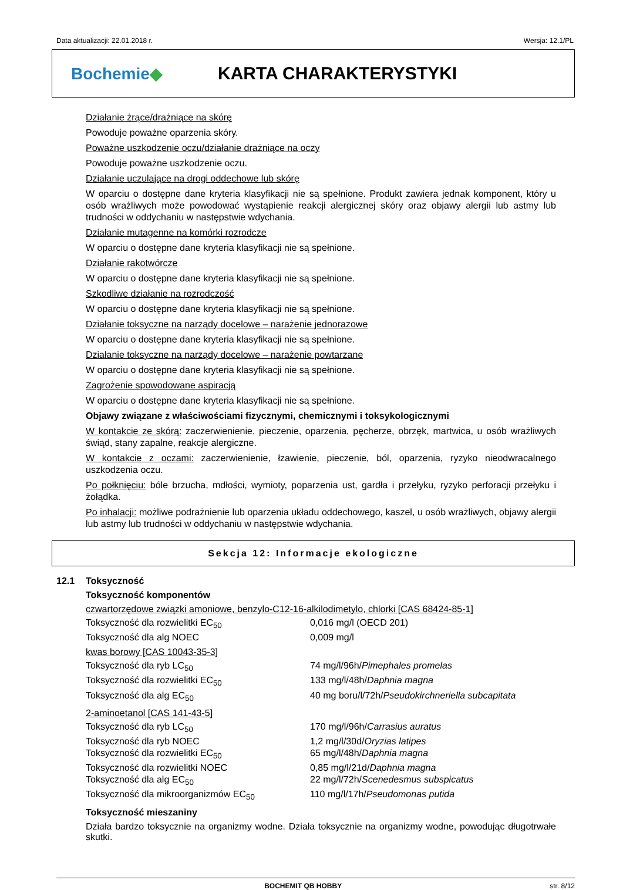Data aktualizacji: 22.01.2018 r. Wersja: 12.1/PL
Bochemie◆ KARTA CHARAKTERYSTYKI
Działanie żrące/drażniące na skórę
Powoduje poważne oparzenia skóry.
Poważne uszkodzenie oczu/działanie drażniące na oczy
Powoduje poważne uszkodzenie oczu.
Działanie uczulające na drogi oddechowe lub skórę
W oparciu o dostępne dane kryteria klasyfikacji nie są spełnione. Produkt zawiera jednak komponent, który u osób wrażliwych może powodować wystąpienie reakcji alergicznej skóry oraz objawy alergii lub astmy lub trudności w oddychaniu w następstwie wdychania.
Działanie mutagenne na komórki rozrodcze
W oparciu o dostępne dane kryteria klasyfikacji nie są spełnione.
Działanie rakotwórcze
W oparciu o dostępne dane kryteria klasyfikacji nie są spełnione.
Szkodliwe działanie na rozrodczość
W oparciu o dostępne dane kryteria klasyfikacji nie są spełnione.
Działanie toksyczne na narządy docelowe – narażenie jednorazowe
W oparciu o dostępne dane kryteria klasyfikacji nie są spełnione.
Działanie toksyczne na narządy docelowe – narażenie powtarzane
W oparciu o dostępne dane kryteria klasyfikacji nie są spełnione.
Zagrożenie spowodowane aspiracją
W oparciu o dostępne dane kryteria klasyfikacji nie są spełnione.
Objawy związane z właściwościami fizycznymi, chemicznymi i toksykologicznymi
W kontakcie ze skórą: zaczerwienienie, pieczenie, oparzenia, pęcherze, obrzęk, martwica, u osób wrażliwych świąd, stany zapalne, reakcje alergiczne.
W kontakcie z oczami: zaczerwienienie, łzawienie, pieczenie, ból, oparzenia, ryzyko nieodwracalnego uszkodzenia oczu.
Po połknięciu: bóle brzucha, mdłości, wymioty, poparzenia ust, gardła i przełyku, ryzyko perforacji przełyku i żołądka.
Po inhalacji: możliwe podrażnienie lub oparzenia układu oddechowego, kaszel, u osób wrażliwych, objawy alergii lub astmy lub trudności w oddychaniu w następstwie wdychania.
Sekcja 12: Informacje ekologiczne
12.1 Toksyczność
Toksyczność komponentów
czwartorzędowe związki amoniowe, benzylo-C12-16-alkilodimetylo, chlorki [CAS 68424-85-1]
| Toksyczność dla rozwielitki EC<sub>50</sub> | 0,016 mg/l (OECD 201) |
| Toksyczność dla alg NOEC | 0,009 mg/l |
kwas borowy [CAS 10043-35-3]
| Toksyczność dla ryb LC<sub>50</sub> | 74 mg/l/96h/ Pimephales promelas |
| Toksyczność dla rozwielitki EC<sub>50</sub> | 133 mg/l/48h/ Daphnia magna |
| Toksyczność dla alg EC<sub>50</sub> | 40 mg boru/l/72h/ Pseudokirchneriella subcapitata |
2-aminoetanol [CAS 141-43-5]
| Toksyczność dla ryb LC<sub>50</sub> | 170 mg/l/96h/ Carrasius auratus |
| Toksyczność dla ryb NOEC | 1,2 mg/l/30d/ Oryzias latipes |
| Toksyczność dla rozwielitki EC<sub>50</sub> | 65 mg/l/48h/ Daphnia magna |
| Toksyczność dla rozwielitki NOEC | 0,85 mg/l/21d/ Daphnia magna |
| Toksyczność dla alg EC<sub>50</sub> | 22 mg/l/72h/ Scenedesmus subspicatus |
| Toksyczność dla mikroorganizmów EC<sub>50</sub> | 110 mg/l/17h/ Pseudomonas putida |
Toksyczność mieszaniny
Działa bardzo toksycznie na organizmy wodne. Działa toksycznie na organizmy wodne, powodując długotrwałe skutki.
BOCHEMIT QB HOBBY str. 8/12